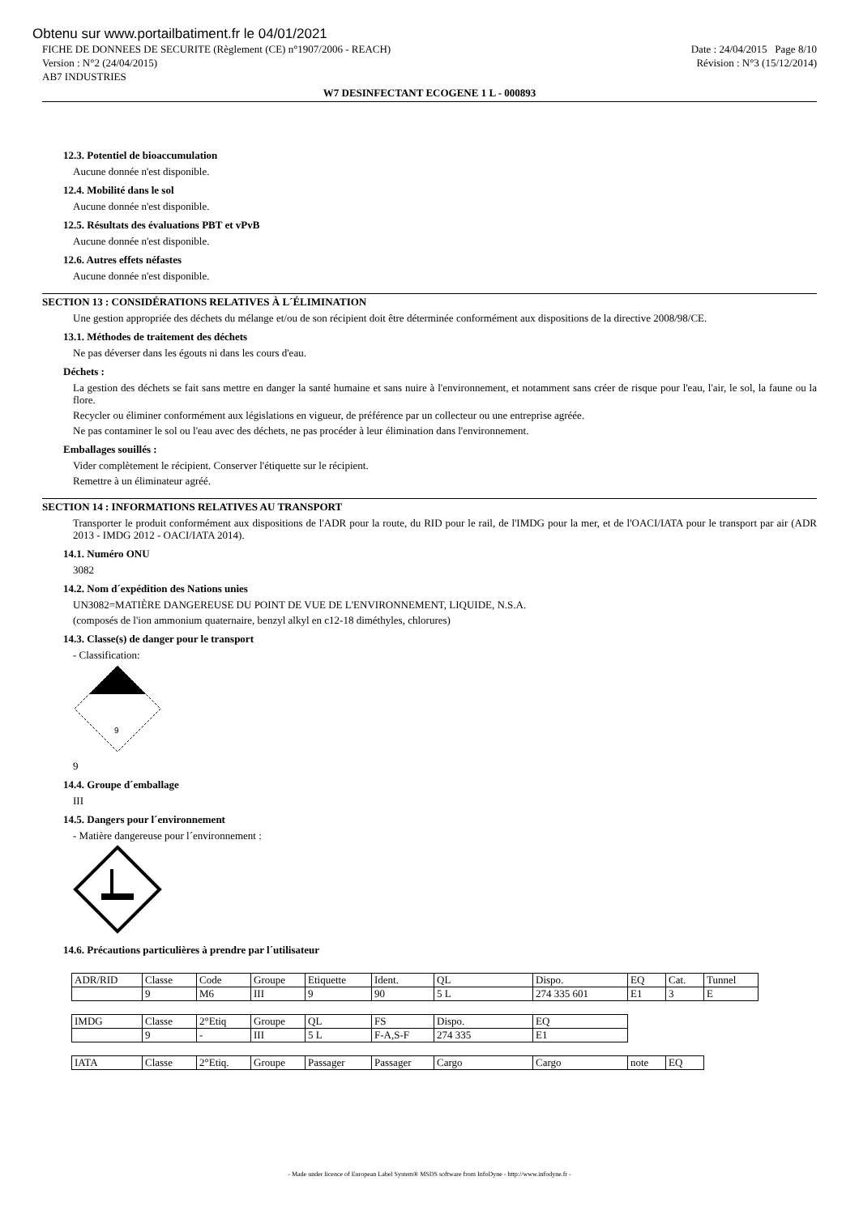Obtenu sur www.portailbatiment.fr le 04/01/2021
FICHE DE DONNEES DE SECURITE (Règlement (CE) n°1907/2006 - REACH) Date : 24/04/2015 Page 8/10
Version : N°2 (24/04/2015) Révision : N°3 (15/12/2014)
AB7 INDUSTRIES
W7 DESINFECTANT ECOGENE 1 L - 000893
12.3. Potentiel de bioaccumulation
Aucune donnée n'est disponible.
12.4. Mobilité dans le sol
Aucune donnée n'est disponible.
12.5. Résultats des évaluations PBT et vPvB
Aucune donnée n'est disponible.
12.6. Autres effets néfastes
Aucune donnée n'est disponible.
SECTION 13 : CONSIDÉRATIONS RELATIVES À L´ÉLIMINATION
Une gestion appropriée des déchets du mélange et/ou de son récipient doit être déterminée conformément aux dispositions de la directive 2008/98/CE.
13.1. Méthodes de traitement des déchets
Ne pas déverser dans les égouts ni dans les cours d'eau.
Déchets :
La gestion des déchets se fait sans mettre en danger la santé humaine et sans nuire à l'environnement, et notamment sans créer de risque pour l'eau, l'air, le sol, la faune ou la flore.
Recycler ou éliminer conformément aux législations en vigueur, de préférence par un collecteur ou une entreprise agréée.
Ne pas contaminer le sol ou l'eau avec des déchets, ne pas procéder à leur élimination dans l'environnement.
Emballages souillés :
Vider complètement le récipient. Conserver l'étiquette sur le récipient.
Remettre à un éliminateur agréé.
SECTION 14 : INFORMATIONS RELATIVES AU TRANSPORT
Transporter le produit conformément aux dispositions de l'ADR pour la route, du RID pour le rail, de l'IMDG pour la mer, et de l'OACI/IATA pour le transport par air (ADR 2013 - IMDG 2012 - OACI/IATA 2014).
14.1. Numéro ONU
3082
14.2. Nom d´expédition des Nations unies
UN3082=MATIÈRE DANGEREUSE DU POINT DE VUE DE L'ENVIRONNEMENT, LIQUIDE, N.S.A.
(composés de l'ion ammonium quaternaire, benzyl alkyl en c12-18 diméthyles, chlorures)
14.3. Classe(s) de danger pour le transport
- Classification:
9
9
14.4. Groupe d´emballage
III
14.5. Dangers pour l´environnement
- Matière dangereuse pour l´environnement :
14.6. Précautions particulières à prendre par l´utilisateur
| ADR/RID | Classe | Code | Groupe | Etiquette | Ident. | QL | Dispo. | EQ | Cat. | Tunnel |
| | 9 | M6 | III | 9 | 90 | 5 L | 274 335 601 | E1 | 3 | E |
| IMDG | Classe | 2°Etiq | Groupe | QL | FS | Dispo. | EQ |
| | 9 | - | III | 5 L | F-A,S-F | 274 335 | E1 |
| IATA | Classe | 2°Etiq. | Groupe | Passager | Passager | Cargo | Cargo | note | EQ |
- Made under licence of European Label System® MSDS software from InfoDyne - http://www.infodyne.fr -